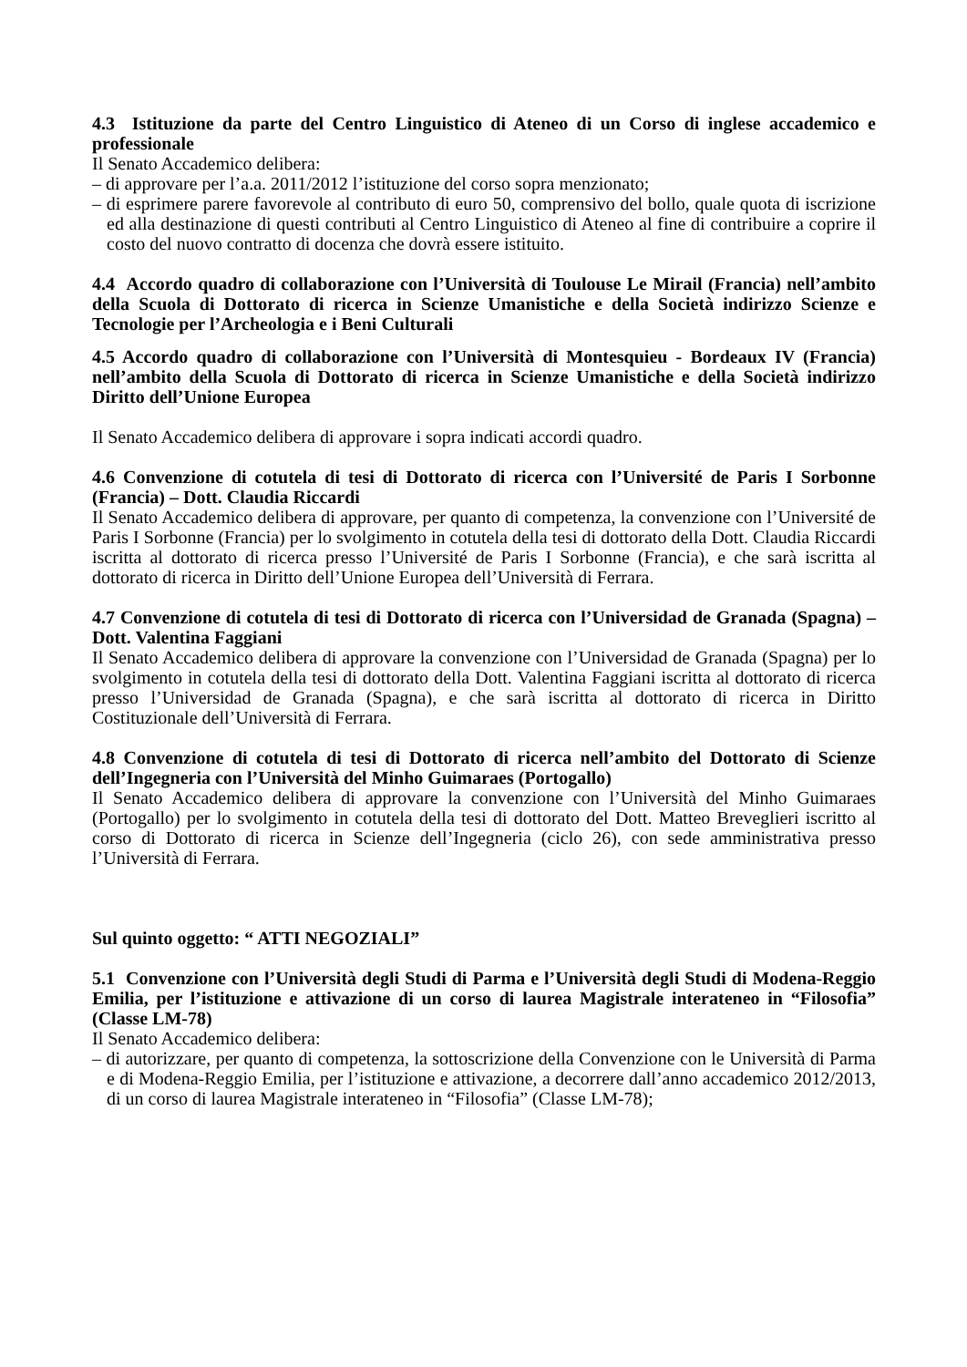4.3 Istituzione da parte del Centro Linguistico di Ateneo di un Corso di inglese accademico e professionale
Il Senato Accademico delibera:
– di approvare per l’a.a. 2011/2012 l’istituzione del corso sopra menzionato;
– di esprimere parere favorevole al contributo di euro 50, comprensivo del bollo, quale quota di iscrizione ed alla destinazione di questi contributi al Centro Linguistico di Ateneo al fine di contribuire a coprire il costo del nuovo contratto di docenza che dovrà essere istituito.
4.4 Accordo quadro di collaborazione con l’Università di Toulouse Le Mirail (Francia) nell’ambito della Scuola di Dottorato di ricerca in Scienze Umanistiche e della Società indirizzo Scienze e Tecnologie per l’Archeologia e i Beni Culturali
4.5 Accordo quadro di collaborazione con l’Università di Montesquieu - Bordeaux IV (Francia) nell’ambito della Scuola di Dottorato di ricerca in Scienze Umanistiche e della Società indirizzo Diritto dell’Unione Europea
Il Senato Accademico delibera di approvare i sopra indicati accordi quadro.
4.6 Convenzione di cotutela di tesi di Dottorato di ricerca con l’Université de Paris I Sorbonne (Francia) – Dott. Claudia Riccardi
Il Senato Accademico delibera di approvare, per quanto di competenza, la convenzione con l’Université de Paris I Sorbonne (Francia) per lo svolgimento in cotutela della tesi di dottorato della Dott. Claudia Riccardi iscritta al dottorato di ricerca presso l’Université de Paris I Sorbonne (Francia), e che sarà iscritta al dottorato di ricerca in Diritto dell’Unione Europea dell’Università di Ferrara.
4.7 Convenzione di cotutela di tesi di Dottorato di ricerca con l’Universidad de Granada (Spagna) – Dott. Valentina Faggiani
Il Senato Accademico delibera di approvare la convenzione con l’Universidad de Granada (Spagna) per lo svolgimento in cotutela della tesi di dottorato della Dott. Valentina Faggiani iscritta al dottorato di ricerca presso l’Universidad de Granada (Spagna), e che sarà iscritta al dottorato di ricerca in Diritto Costituzionale dell’Università di Ferrara.
4.8 Convenzione di cotutela di tesi di Dottorato di ricerca nell’ambito del Dottorato di Scienze dell’Ingegneria con l’Università del Minho Guimaraes (Portogallo)
Il Senato Accademico delibera di approvare la convenzione con l’Università del Minho Guimaraes (Portogallo) per lo svolgimento in cotutela della tesi di dottorato del Dott. Matteo Breveglieri iscritto al corso di Dottorato di ricerca in Scienze dell’Ingegneria (ciclo 26), con sede amministrativa presso l’Università di Ferrara.
Sul quinto oggetto: “ ATTI NEGOZIALI”
5.1 Convenzione con l’Università degli Studi di Parma e l’Università degli Studi di Modena-Reggio Emilia, per l’istituzione e attivazione di un corso di laurea Magistrale interateneo in “Filosofia” (Classe LM-78)
Il Senato Accademico delibera:
– di autorizzare, per quanto di competenza, la sottoscrizione della Convenzione con le Università di Parma e di Modena-Reggio Emilia, per l’istituzione e attivazione, a decorrere dall’anno accademico 2012/2013, di un corso di laurea Magistrale interateneo in “Filosofia” (Classe LM-78);